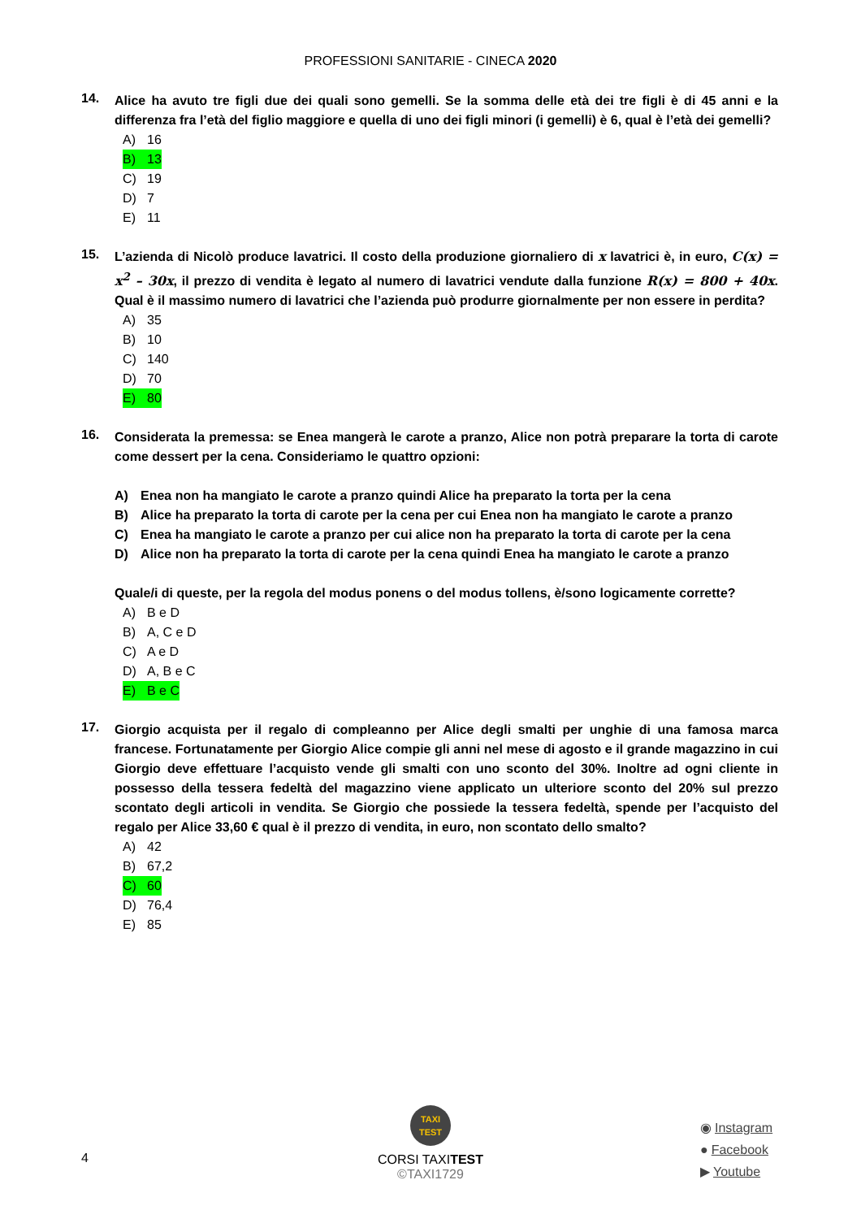PROFESSIONI SANITARIE - CINECA 2020
14.
Alice ha avuto tre figli due dei quali sono gemelli. Se la somma delle età dei tre figli è di 45 anni e la differenza fra l’età del figlio maggiore e quella di uno dei figli minori (i gemelli) è 6, qual è l’età dei gemelli?
A) 16
B) 13
C) 19
D) 7
E) 11
15.
L’azienda di Nicolò produce lavatrici. Il costo della produzione giornaliero di x lavatrici è, in euro, C(x) = x<sup>2</sup> – 30x, il prezzo di vendita è legato al numero di lavatrici vendute dalla funzione R(x) = 800 + 40x. Qual è il massimo numero di lavatrici che l’azienda può produrre giornalmente per non essere in perdita?
A) 35
B) 10
C) 140
D) 70
E) 80
16.
Considerata la premessa: se Enea mangerà le carote a pranzo, Alice non potrà preparare la torta di carote come dessert per la cena. Consideriamo le quattro opzioni:
A) Enea non ha mangiato le carote a pranzo quindi Alice ha preparato la torta per la cena
B) Alice ha preparato la torta di carote per la cena per cui Enea non ha mangiato le carote a pranzo
C) Enea ha mangiato le carote a pranzo per cui alice non ha preparato la torta di carote per la cena
D) Alice non ha preparato la torta di carote per la cena quindi Enea ha mangiato le carote a pranzo
Quale/i di queste, per la regola del modus ponens o del modus tollens, è/sono logicamente corrette?
A) B e D
B) A, C e D
C) A e D
D) A, B e C
E) B e C
17.
Giorgio acquista per il regalo di compleanno per Alice degli smalti per unghie di una famosa marca francese. Fortunatamente per Giorgio Alice compie gli anni nel mese di agosto e il grande magazzino in cui Giorgio deve effettuare l’acquisto vende gli smalti con uno sconto del 30%. Inoltre ad ogni cliente in possesso della tessera fedeltà del magazzino viene applicato un ulteriore sconto del 20% sul prezzo scontato degli articoli in vendita. Se Giorgio che possiede la tessera fedeltà, spende per l’acquisto del regalo per Alice 33,60 € qual è il prezzo di vendita, in euro, non scontato dello smalto?
A) 42
B) 67,2
C) 60
D) 76,4
E) 85
TAXI
TEST
4
CORSI TAXITEST
©TAXI1729
◉ Instagram
● Facebook
▶ Youtube